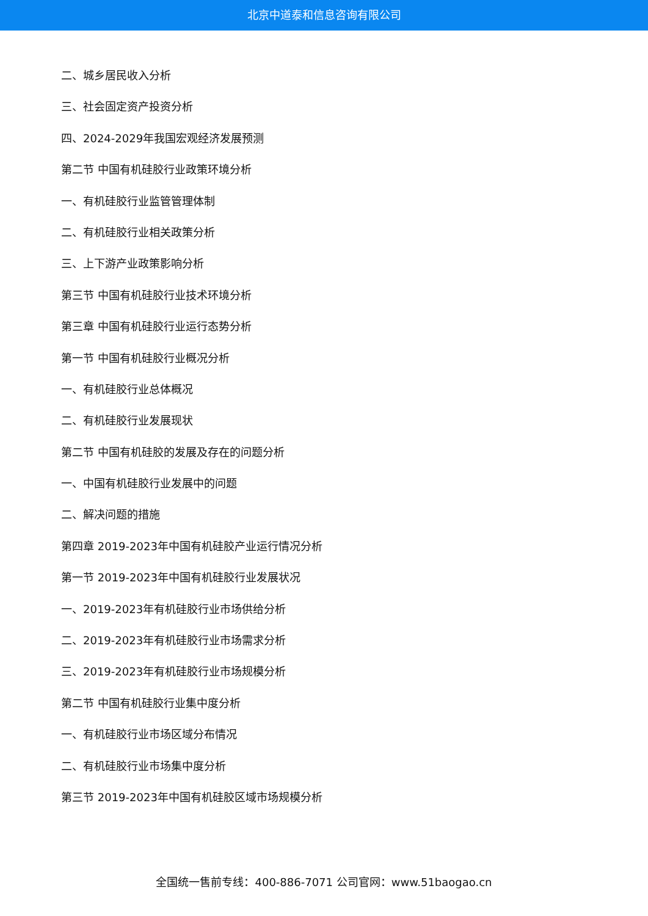北京中道泰和信息咨询有限公司
二、城乡居民收入分析
三、社会固定资产投资分析
四、2024-2029年我国宏观经济发展预测
第二节 中国有机硅胶行业政策环境分析
一、有机硅胶行业监管管理体制
二、有机硅胶行业相关政策分析
三、上下游产业政策影响分析
第三节 中国有机硅胶行业技术环境分析
第三章 中国有机硅胶行业运行态势分析
第一节 中国有机硅胶行业概况分析
一、有机硅胶行业总体概况
二、有机硅胶行业发展现状
第二节 中国有机硅胶的发展及存在的问题分析
一、中国有机硅胶行业发展中的问题
二、解决问题的措施
第四章 2019-2023年中国有机硅胶产业运行情况分析
第一节 2019-2023年中国有机硅胶行业发展状况
一、2019-2023年有机硅胶行业市场供给分析
二、2019-2023年有机硅胶行业市场需求分析
三、2019-2023年有机硅胶行业市场规模分析
第二节 中国有机硅胶行业集中度分析
一、有机硅胶行业市场区域分布情况
二、有机硅胶行业市场集中度分析
第三节 2019-2023年中国有机硅胶区域市场规模分析
全国统一售前专线：400-886-7071 公司官网：www.51baogao.cn